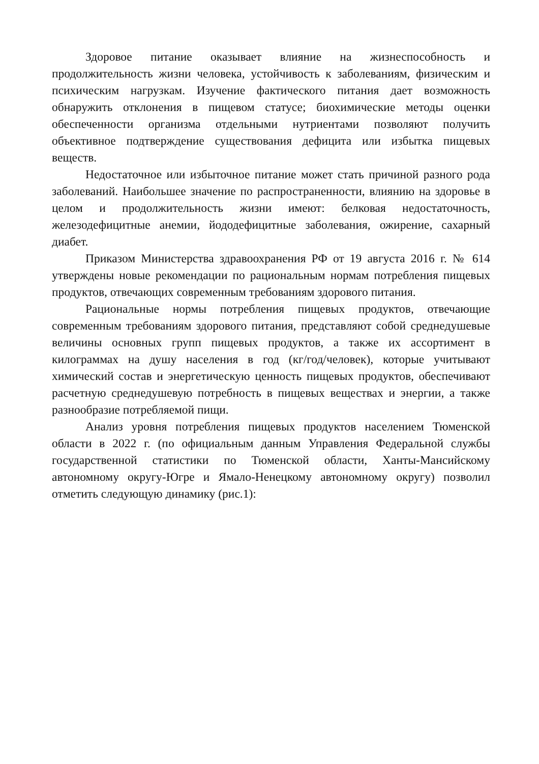Здоровое питание оказывает влияние на жизнеспособность и продолжительность жизни человека, устойчивость к заболеваниям, физическим и психическим нагрузкам. Изучение фактического питания дает возможность обнаружить отклонения в пищевом статусе; биохимические методы оценки обеспеченности организма отдельными нутриентами позволяют получить объективное подтверждение существования дефицита или избытка пищевых веществ.
Недостаточное или избыточное питание может стать причиной разного рода заболеваний. Наибольшее значение по распространенности, влиянию на здоровье в целом и продолжительность жизни имеют: белковая недостаточность, железодефицитные анемии, йододефицитные заболевания, ожирение, сахарный диабет.
Приказом Министерства здравоохранения РФ от 19 августа 2016 г. № 614 утверждены новые рекомендации по рациональным нормам потребления пищевых продуктов, отвечающих современным требованиям здорового питания.
Рациональные нормы потребления пищевых продуктов, отвечающие современным требованиям здорового питания, представляют собой среднедушевые величины основных групп пищевых продуктов, а также их ассортимент в килограммах на душу населения в год (кг/год/человек), которые учитывают химический состав и энергетическую ценность пищевых продуктов, обеспечивают расчетную среднедушевую потребность в пищевых веществах и энергии, а также разнообразие потребляемой пищи.
Анализ уровня потребления пищевых продуктов населением Тюменской области в 2022 г. (по официальным данным Управления Федеральной службы государственной статистики по Тюменской области, Ханты-Мансийскому автономному округу-Югре и Ямало-Ненецкому автономному округу) позволил отметить следующую динамику (рис.1):